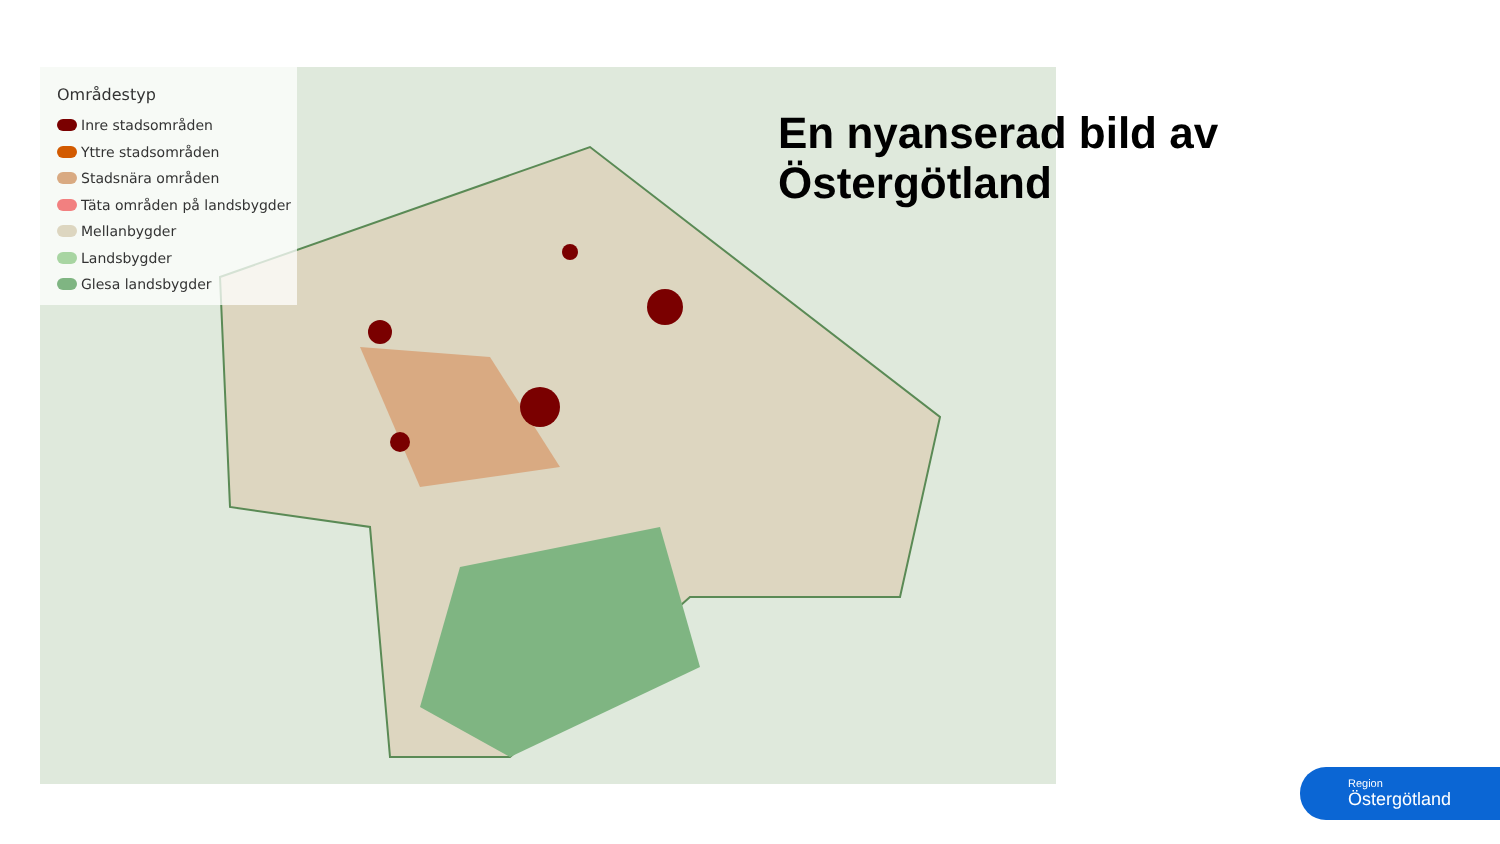Områdestyp
Inre stadsområden
Yttre stadsområden
Stadsnära områden
Täta områden på landsbygder
Mellanbygder
Landsbygder
Glesa landsbygder
En nyanserad bild av Östergötland
Region
Östergötland